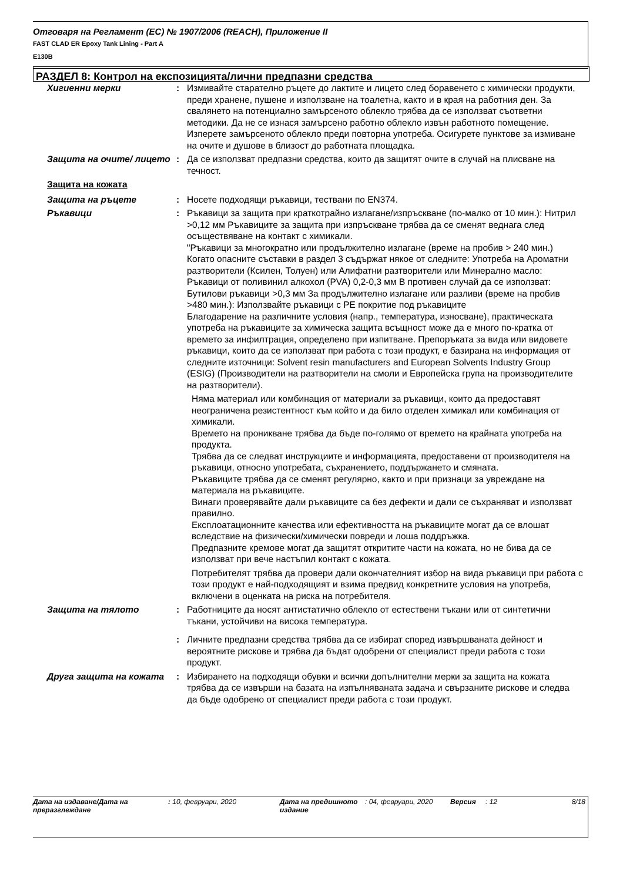Отговаря на Регламент (ЕС) № 1907/2006 (REACH), Приложение II
FAST CLAD ER Epoxy Tank Lining - Part A
E130B
РАЗДЕЛ 8: Контрол на експозицията/лични предпазни средства
Хигиенни мерки : Измивайте старателно ръцете до лактите и лицето след боравенето с химически продукти, преди хранене, пушене и използване на тоалетна, както и в края на работния ден. За свалянето на потенциално замърсеното облекло трябва да се използват съответни методики. Да не се изнася замърсено работно облекло извън работното помещение. Изперете замърсеното облекло преди повторна употреба. Осигурете пунктове за измиване на очите и душове в близост до работната площадка.
Защита на очите/ лицето : Да се използват предпазни средства, които да защитят очите в случай на плисване на течност.
Защита на кожата
Защита на ръцете : Носете подходящи ръкавици, тествани по EN374.
Ръкавици : Ръкавици за защита при краткотрайно излагане/изпръскване (по-малко от 10 мин.): Нитрил >0,12 мм Ръкавиците за защита при изпръскване трябва да се сменят веднага след осъществяване на контакт с химикали.
"Ръкавици за многократно или продължително излагане (време на пробив > 240 мин.) Когато опасните съставки в раздел 3 съдържат някое от следните: Употреба на Ароматни разтворители (Ксилен, Толуен) или Алифатни разтворители или Минерално масло: Ръкавици от поливинил алкохол (PVA) 0,2-0,3 мм В противен случай да се използват: Бутилови ръкавици >0,3 мм За продължително излагане или разливи (време на пробив >480 мин.): Използвайте ръкавици с PE покритие под ръкавиците
Благодарение на различните условия (напр., температура, износване), практическата употреба на ръкавиците за химическа защита всъщност може да е много по-кратка от времето за инфилтрация, определено при изпитване. Препоръката за вида или видовете ръкавици, които да се използват при работа с този продукт, е базирана на информация от следните източници: Solvent resin manufacturers and European Solvents Industry Group (ESIG) (Производители на разтворители на смоли и Европейска група на производителите на разтворители).
Няма материал или комбинация от материали за ръкавици, които да предоставят неограничена резистентност към който и да било отделен химикал или комбинация от химикали.
Времето на проникване трябва да бъде по-голямо от времето на крайната употреба на продукта.
Трябва да се следват инструкциите и информацията, предоставени от производителя на ръкавици, относно употребата, съхранението, поддържането и смяната.
Ръкавиците трябва да се сменят регулярно, както и при признаци за увреждане на материала на ръкавиците.
Винаги проверявайте дали ръкавиците са без дефекти и дали се съхраняват и използват правилно.
Експлоатационните качества или ефективността на ръкавиците могат да се влошат вследствие на физически/химически повреди и лоша поддръжка.
Предпазните кремове могат да защитят откритите части на кожата, но не бива да се използват при вече настъпил контакт с кожата.
Потребителят трябва да провери дали окончателният избор на вида ръкавици при работа с този продукт е най-подходящият и взима предвид конкретните условия на употреба, включени в оценката на риска на потребителя.
Защита на тялото : Работниците да носят антистатично облекло от естествени тъкани или от синтетични тъкани, устойчиви на висока температура.
: Личните предпазни средства трябва да се избират според извършваната дейност и вероятните рискове и трябва да бъдат одобрени от специалист преди работа с този продукт.
Друга защита на кожата : Избирането на подходящи обувки и всички допълнителни мерки за защита на кожата трябва да се извърши на базата на изпълняваната задача и свързаните рискове и следва да бъде одобрено от специалист преди работа с този продукт.
Дата на издаване/Дата на преразглеждане
: 10, февруари, 2020 Дата на предишното издание
: 04, февруари, 2020 Версия : 12 8/18